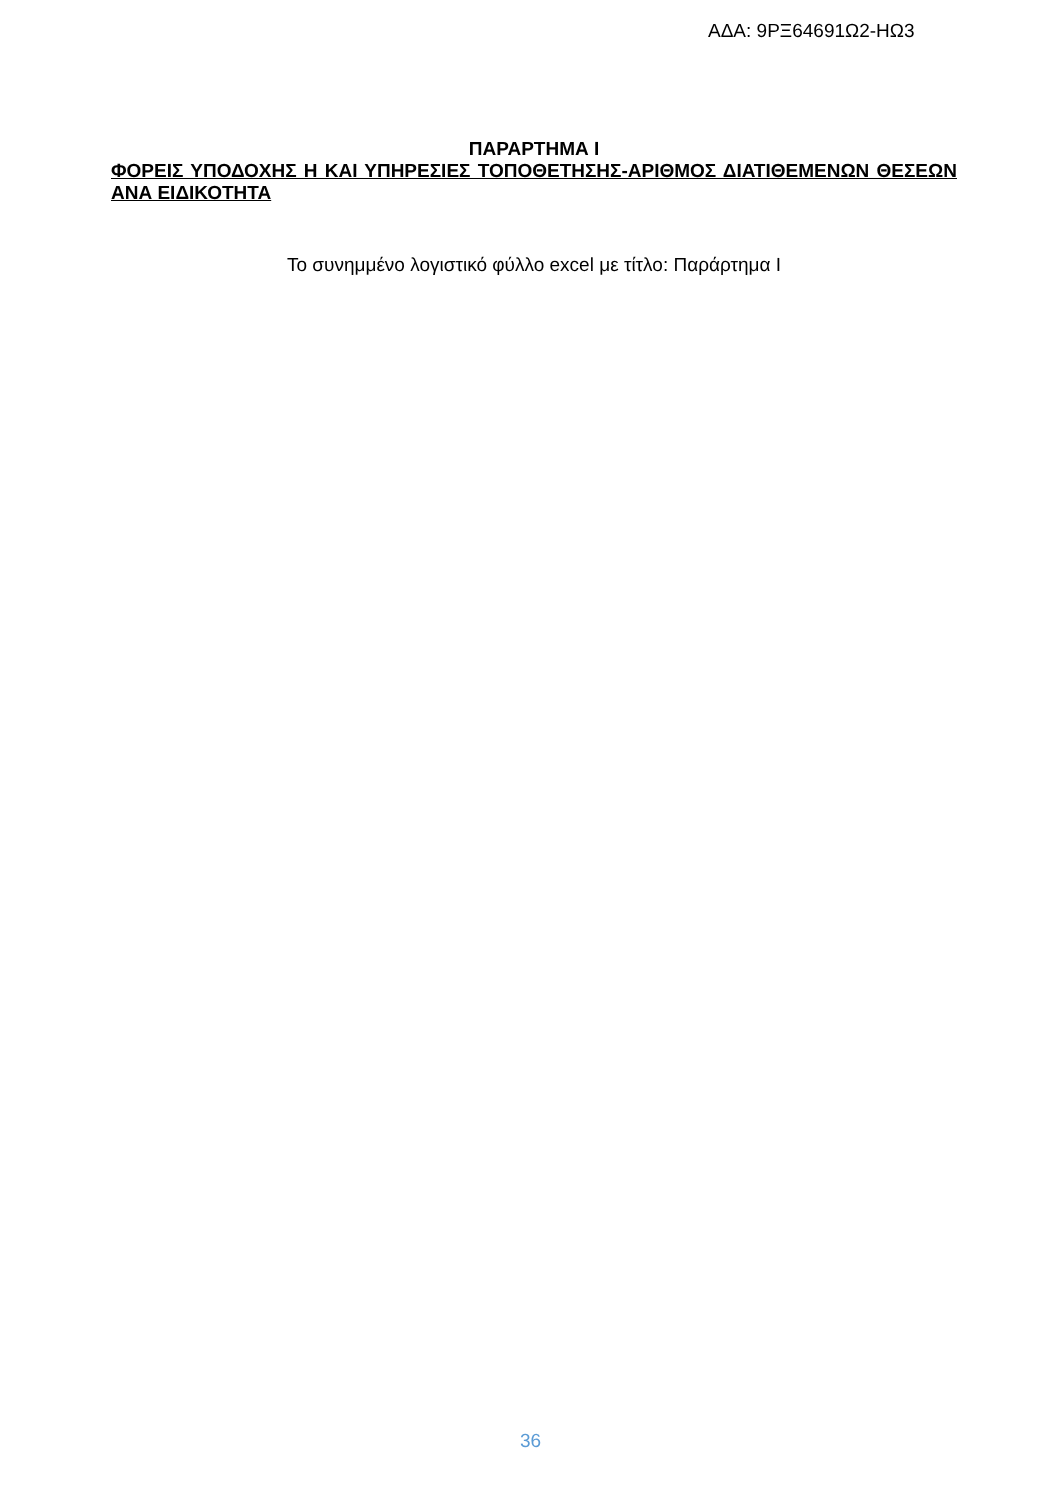ΑΔΑ: 9ΡΞ64691Ω2-ΗΩ3
ΠΑΡΑΡΤΗΜΑ Ι
ΦΟΡΕΙΣ ΥΠΟΔΟΧΗΣ Η ΚΑΙ ΥΠΗΡΕΣΙΕΣ ΤΟΠΟΘΕΤΗΣΗΣ-ΑΡΙΘΜΟΣ ΔΙΑΤΙΘΕΜΕΝΩΝ ΘΕΣΕΩΝ ΑΝΑ ΕΙΔΙΚΟΤΗΤΑ
Το συνημμένο λογιστικό φύλλο excel με τίτλο: Παράρτημα Ι
36